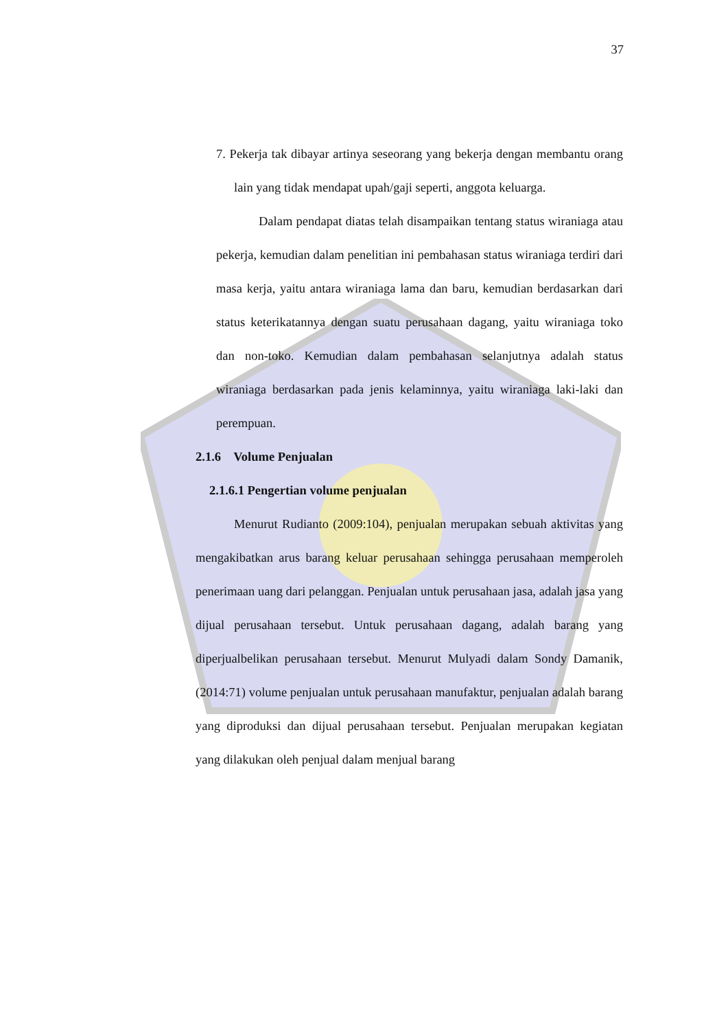37
7. Pekerja tak dibayar artinya seseorang yang bekerja dengan membantu orang lain yang tidak mendapat upah/gaji seperti, anggota keluarga.
Dalam pendapat diatas telah disampaikan tentang status wiraniaga atau pekerja, kemudian dalam penelitian ini pembahasan status wiraniaga terdiri dari masa kerja, yaitu antara wiraniaga lama dan baru, kemudian berdasarkan dari status keterikatannya dengan suatu perusahaan dagang, yaitu wiraniaga toko dan non-toko. Kemudian dalam pembahasan selanjutnya adalah status wiraniaga berdasarkan pada jenis kelaminnya, yaitu wiraniaga laki-laki dan perempuan.
2.1.6 Volume Penjualan
2.1.6.1 Pengertian volume penjualan
Menurut Rudianto (2009:104), penjualan merupakan sebuah aktivitas yang mengakibatkan arus barang keluar perusahaan sehingga perusahaan memperoleh penerimaan uang dari pelanggan. Penjualan untuk perusahaan jasa, adalah jasa yang dijual perusahaan tersebut. Untuk perusahaan dagang, adalah barang yang diperjualbelikan perusahaan tersebut. Menurut Mulyadi dalam Sondy Damanik, (2014:71) volume penjualan untuk perusahaan manufaktur, penjualan adalah barang yang diproduksi dan dijual perusahaan tersebut. Penjualan merupakan kegiatan yang dilakukan oleh penjual dalam menjual barang